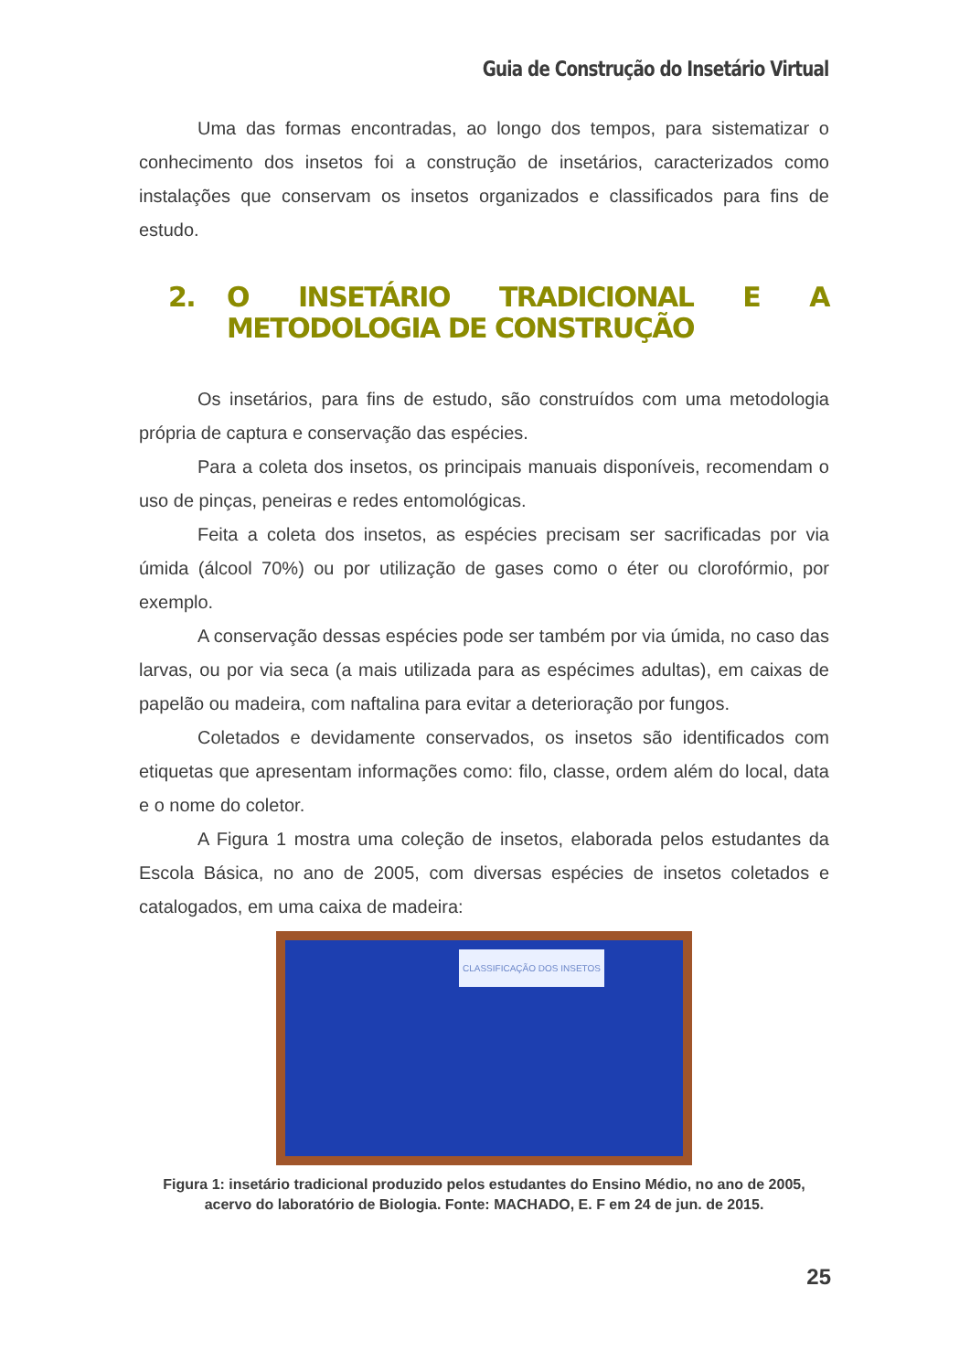Guia de Construção do Insetário Virtual
Uma das formas encontradas, ao longo dos tempos, para sistematizar o conhecimento dos insetos foi a construção de insetários, caracterizados como instalações que conservam os insetos organizados e classificados para fins de estudo.
2. O INSETÁRIO TRADICIONAL E A METODOLOGIA DE CONSTRUÇÃO
Os insetários, para fins de estudo, são construídos com uma metodologia própria de captura e conservação das espécies.
Para a coleta dos insetos, os principais manuais disponíveis, recomendam o uso de pinças, peneiras e redes entomológicas.
Feita a coleta dos insetos, as espécies precisam ser sacrificadas por via úmida (álcool 70%) ou por utilização de gases como o éter ou clorofórmio, por exemplo.
A conservação dessas espécies pode ser também por via úmida, no caso das larvas, ou por via seca (a mais utilizada para as espécimes adultas), em caixas de papelão ou madeira, com naftalina para evitar a deterioração por fungos.
Coletados e devidamente conservados, os insetos são identificados com etiquetas que apresentam informações como: filo, classe, ordem além do local, data e o nome do coletor.
A Figura 1 mostra uma coleção de insetos, elaborada pelos estudantes da Escola Básica, no ano de 2005, com diversas espécies de insetos coletados e catalogados, em uma caixa de madeira:
CLASSIFICAÇÃO DOS INSETOS
Figura 1: insetário tradicional produzido pelos estudantes do Ensino Médio, no ano de 2005, acervo do laboratório de Biologia. Fonte: MACHADO, E. F em 24 de jun. de 2015.
25